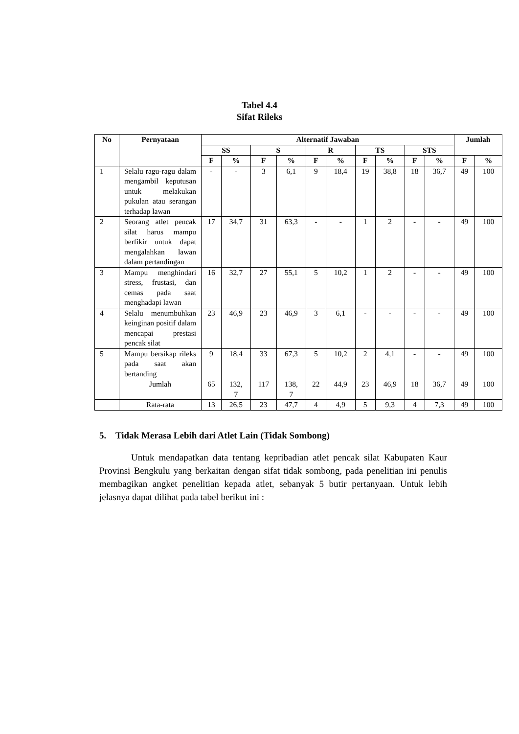Tabel 4.4
Sifat Rileks
| No | Pernyataan | Alternatif Jawaban | | | | | | | | | | Jumlah | |
| --- | --- | --- | --- | --- | --- | --- | --- | --- | --- | --- | --- | --- | --- |
| | | SS | | S | | R | | TS | | STS | | | |
| | | F | % | F | % | F | % | F | % | F | % | F | % |
| 1 | Selalu ragu-ragu dalam mengambil keputusan untuk melakukan pukulan atau serangan terhadap lawan | - | - | 3 | 6,1 | 9 | 18,4 | 19 | 38,8 | 18 | 36,7 | 49 | 100 |
| 2 | Seorang atlet pencak silat harus mampu berfikir untuk dapat mengalahkan lawan dalam pertandingan | 17 | 34,7 | 31 | 63,3 | - | - | 1 | 2 | - | - | 49 | 100 |
| 3 | Mampu menghindari stress, frustasi, dan cemas pada saat menghadapi lawan | 16 | 32,7 | 27 | 55,1 | 5 | 10,2 | 1 | 2 | - | - | 49 | 100 |
| 4 | Selalu menumbuhkan keinginan positif dalam mencapai prestasi pencak silat | 23 | 46,9 | 23 | 46,9 | 3 | 6,1 | - | - | - | - | 49 | 100 |
| 5 | Mampu bersikap rileks pada saat akan bertanding | 9 | 18,4 | 33 | 67,3 | 5 | 10,2 | 2 | 4,1 | - | - | 49 | 100 |
| | Jumlah | 65 | 132, 7 | 117 | 138, 7 | 22 | 44,9 | 23 | 46,9 | 18 | 36,7 | 49 | 100 |
| | Rata-rata | 13 | 26,5 | 23 | 47,7 | 4 | 4,9 | 5 | 9,3 | 4 | 7,3 | 49 | 100 |
5. Tidak Merasa Lebih dari Atlet Lain (Tidak Sombong)
Untuk mendapatkan data tentang kepribadian atlet pencak silat Kabupaten Kaur Provinsi Bengkulu yang berkaitan dengan sifat tidak sombong, pada penelitian ini penulis membagikan angket penelitian kepada atlet, sebanyak 5 butir pertanyaan. Untuk lebih jelasnya dapat dilihat pada tabel berikut ini :